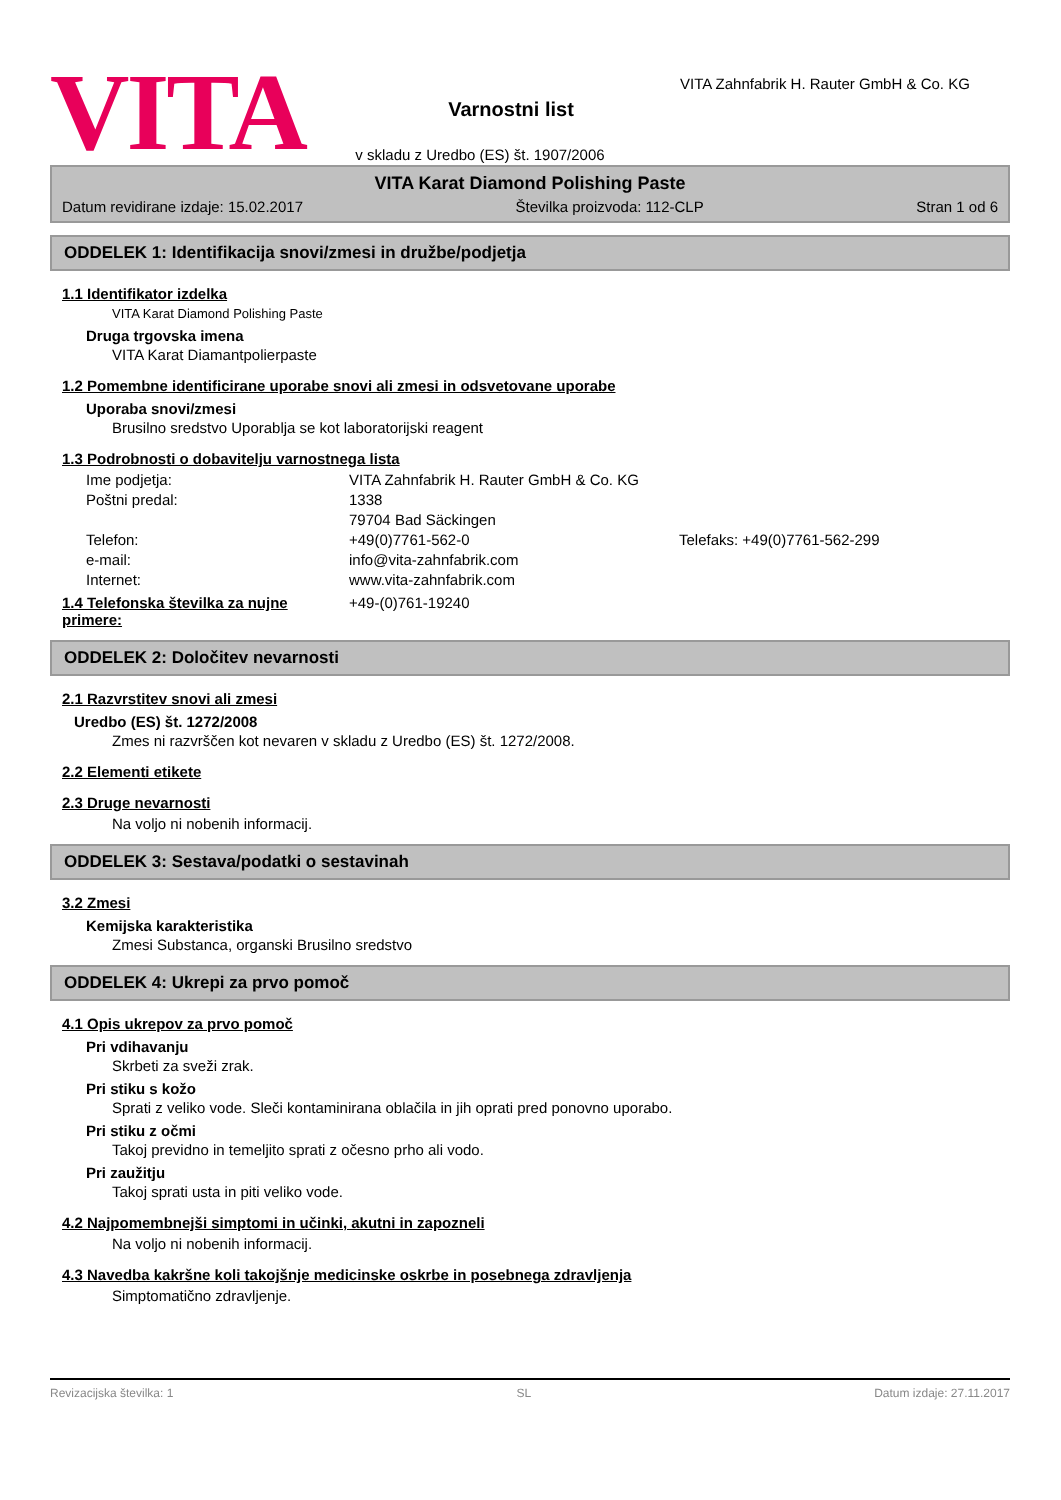VITA
Varnostni list
v skladu z Uredbo (ES) št. 1907/2006
VITA Zahnfabrik H. Rauter GmbH & Co. KG
VITA Karat Diamond Polishing Paste
Datum revidirane izdaje: 15.02.2017 Številka proizvoda: 112-CLP Stran 1 od 6
ODDELEK 1: Identifikacija snovi/zmesi in družbe/podjetja
1.1 Identifikator izdelka
VITA Karat Diamond Polishing Paste
Druga trgovska imena
VITA Karat Diamantpolierpaste
1.2 Pomembne identificirane uporabe snovi ali zmesi in odsvetovane uporabe
Uporaba snovi/zmesi
Brusilno sredstvo Uporablja se kot laboratorijski reagent
1.3 Podrobnosti o dobavitelju varnostnega lista
Ime podjetja: VITA Zahnfabrik H. Rauter GmbH & Co. KG Poštni predal: 1338 79704 Bad Säckingen Telefon: +49(0)7761-562-0 Telefaks: +49(0)7761-562-299 e-mail: info@vita-zahnfabrik.com Internet: www.vita-zahnfabrik.com
1.4 Telefonska številka za nujne primere: +49-(0)761-19240
ODDELEK 2: Določitev nevarnosti
2.1 Razvrstitev snovi ali zmesi
Uredbo (ES) št. 1272/2008
Zmes ni razvrščen kot nevaren v skladu z Uredbo (ES) št. 1272/2008.
2.2 Elementi etikete
2.3 Druge nevarnosti
Na voljo ni nobenih informacij.
ODDELEK 3: Sestava/podatki o sestavinah
3.2 Zmesi
Kemijska karakteristika
Zmesi Substanca, organski Brusilno sredstvo
ODDELEK 4: Ukrepi za prvo pomoč
4.1 Opis ukrepov za prvo pomoč
Pri vdihavanju
Skrbeti za sveži zrak.
Pri stiku s kožo
Sprati z veliko vode. Sleči kontaminirana oblačila in jih oprati pred ponovno uporabo.
Pri stiku z očmi
Takoj previdno in temeljito sprati z očesno prho ali vodo.
Pri zaužitju
Takoj sprati usta in piti veliko vode.
4.2 Najpomembnejši simptomi in učinki, akutni in zapozneli
Na voljo ni nobenih informacij.
4.3 Navedba kakršne koli takojšnje medicinske oskrbe in posebnega zdravljenja
Simptomatično zdravljenje.
Revizacijska številka: 1 SL Datum izdaje: 27.11.2017